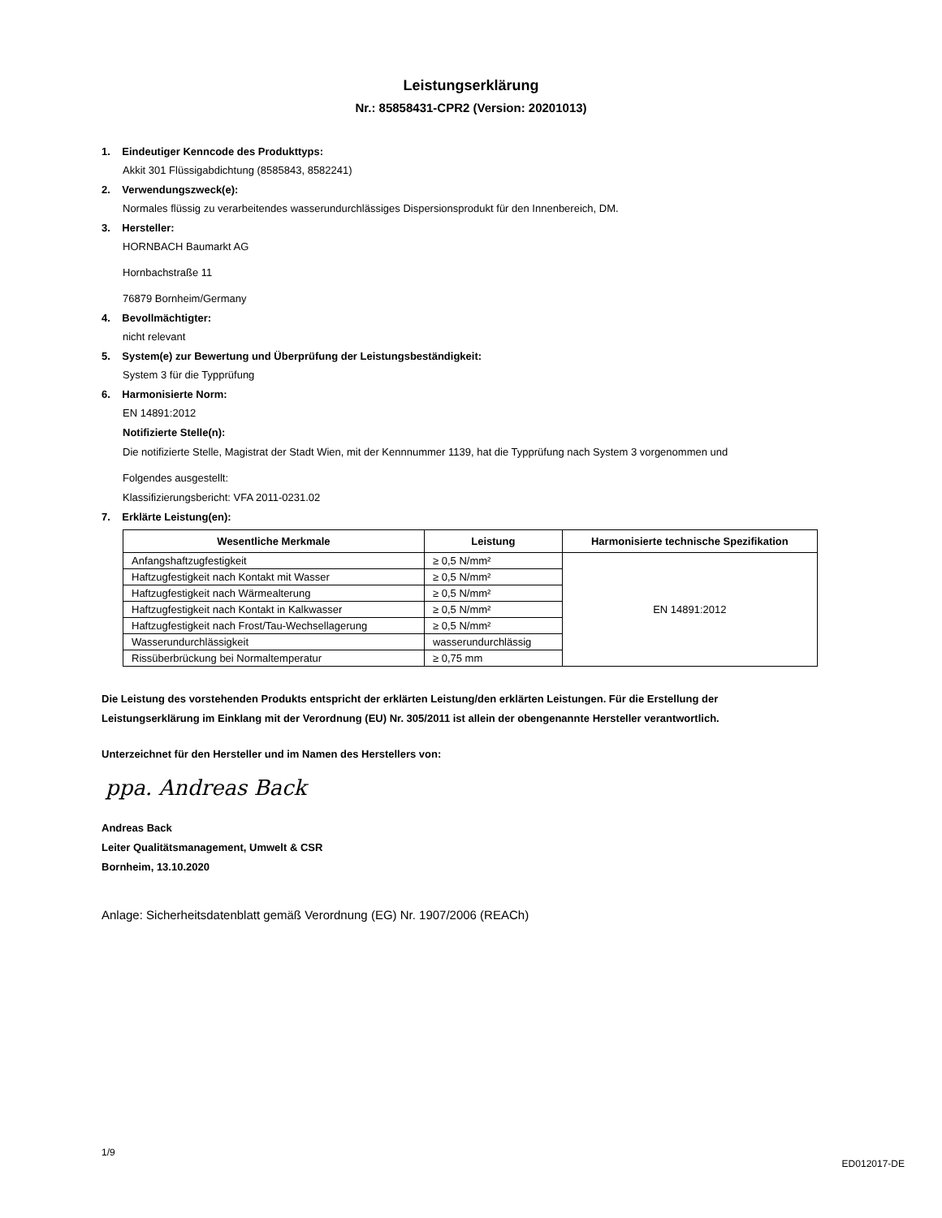Leistungserklärung
Nr.: 85858431-CPR2 (Version: 20201013)
1. Eindeutiger Kenncode des Produkttyps:
Akkit 301 Flüssigabdichtung (8585843, 8582241)
2. Verwendungszweck(e):
Normales flüssig zu verarbeitendes wasserundurchlässiges Dispersionsprodukt für den Innenbereich, DM.
3. Hersteller:
HORNBACH Baumarkt AG
Hornbachstraße 11
76879 Bornheim/Germany
4. Bevollmächtigter:
nicht relevant
5. System(e) zur Bewertung und Überprüfung der Leistungsbeständigkeit:
System 3 für die Typprüfung
6. Harmonisierte Norm:
EN 14891:2012
Notifizierte Stelle(n):
Die notifizierte Stelle, Magistrat der Stadt Wien, mit der Kennnummer 1139, hat die Typprüfung nach System 3 vorgenommen und
Folgendes ausgestellt:
Klassifizierungsbericht: VFA 2011-0231.02
7. Erklärte Leistung(en):
| Wesentliche Merkmale | Leistung | Harmonisierte technische Spezifikation |
| --- | --- | --- |
| Anfangshaftzugfestigkeit | ≥ 0,5 N/mm² | EN 14891:2012 |
| Haftzugfestigkeit nach Kontakt mit Wasser | ≥ 0,5 N/mm² | |
| Haftzugfestigkeit nach Wärmealterung | ≥ 0,5 N/mm² | |
| Haftzugfestigkeit nach Kontakt in Kalkwasser | ≥ 0,5 N/mm² | |
| Haftzugfestigkeit nach Frost/Tau-Wechsellagerung | ≥ 0,5 N/mm² | |
| Wasserundurchlässigkeit | wasserundurchlässig | |
| Rissüberbrückung bei Normaltemperatur | ≥ 0,75 mm | |
Die Leistung des vorstehenden Produkts entspricht der erklärten Leistung/den erklärten Leistungen. Für die Erstellung der Leistungserklärung im Einklang mit der Verordnung (EU) Nr. 305/2011 ist allein der obengenannte Hersteller verantwortlich.
Unterzeichnet für den Hersteller und im Namen des Herstellers von:
ppa. Andreas Back
Andreas Back
Leiter Qualitätsmanagement, Umwelt & CSR
Bornheim, 13.10.2020
Anlage: Sicherheitsdatenblatt gemäß Verordnung (EG) Nr. 1907/2006 (REACh)
1/9 ED012017-DE